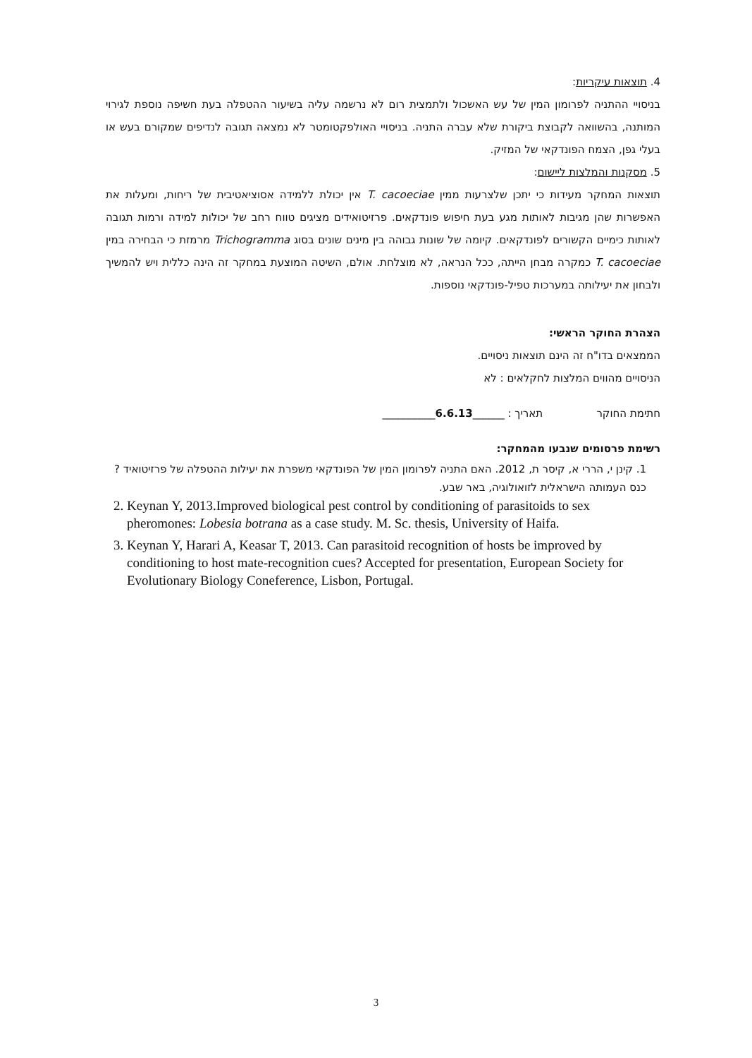4. תוצאות עיקריות:
בניסויי ההתניה לפרומון המין של עש האשכול ולתמצית רום לא נרשמה עליה בשיעור ההטפלה בעת חשיפה נוספת לגירוי המותנה, בהשוואה לקבוצת ביקורת שלא עברה התניה. בניסויי האולפקטומטר לא נמצאה תגובה לנדיפים שמקורם בעש או בעלי גפן, הצמח הפונדקאי של המזיק.
5. מסקנות והמלצות ליישום:
תוצאות המחקר מעידות כי יתכן שלצרעות ממין T. cacoeciae אין יכולת ללמידה אסוציאטיבית של ריחות, ומעלות את האפשרות שהן מגיבות לאותות מגע בעת חיפוש פונדקאים. פרזיטואידים מציגים טווח רחב של יכולות למידה ורמות תגובה לאותות כימיים הקשורים לפונדקאים. קיומה של שונות גבוהה בין מינים שונים בסוג Trichogramma מרמזת כי הבחירה במין T. cacoeciae כמקרה מבחן הייתה, ככל הנראה, לא מוצלחת. אולם, השיטה המוצעת במחקר זה הינה כללית ויש להמשיך ולבחון את יעילותה במערכות טפיל-פונדקאי נוספות.
הצהרת החוקר הראשי:
הממצאים בדו"ח זה הינם תוצאות ניסויים.
הניסויים מהווים המלצות לחקלאים : לא
חתימת החוקר תאריך : ______6.6.13__________
רשימת פרסומים שנבעו מהמחקר:
1. קינן י, הררי א, קיסר ת, 2012. האם התניה לפרומון המין של הפונדקאי משפרת את יעילות ההטפלה של פרזיטואיד ? כנס העמותה הישראלית לזואולוגיה, באר שבע.
2. Keynan Y, 2013.Improved biological pest control by conditioning of parasitoids to sex pheromones: Lobesia botrana as a case study. M. Sc. thesis, University of Haifa.
3. Keynan Y, Harari A, Keasar T, 2013. Can parasitoid recognition of hosts be improved by conditioning to host mate-recognition cues? Accepted for presentation, European Society for Evolutionary Biology Coneference, Lisbon, Portugal.
3